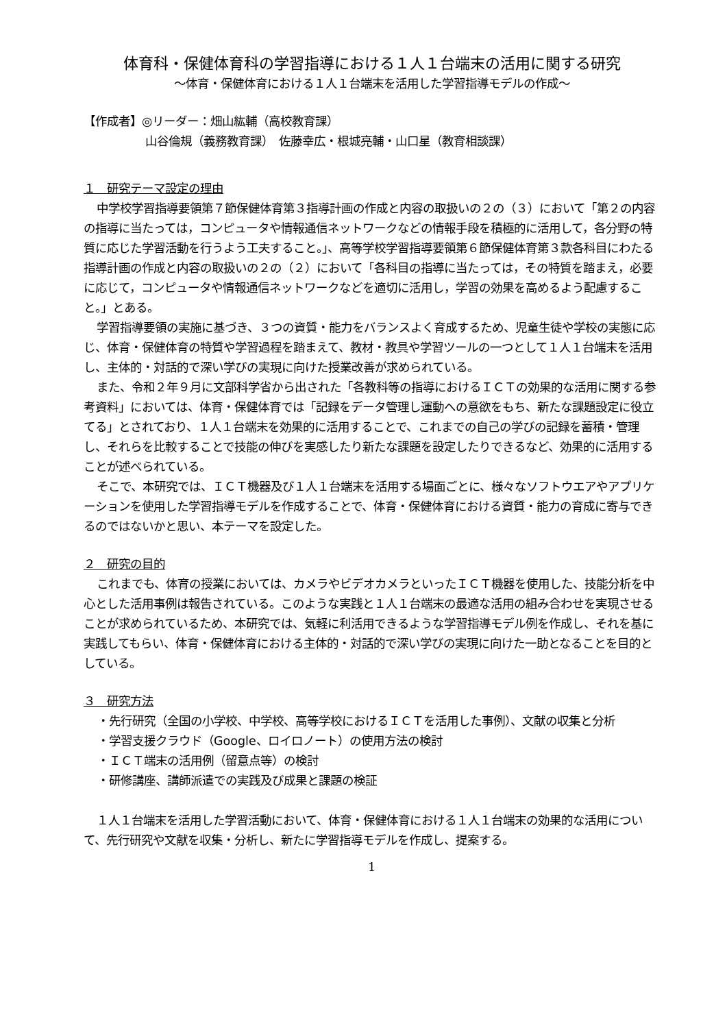体育科・保健体育科の学習指導における１人１台端末の活用に関する研究
～体育・保健体育における１人１台端末を活用した学習指導モデルの作成～
【作成者】◎リーダー：畑山紘輔（高校教育課）
山谷倫規（義務教育課）　佐藤幸広・根城亮輔・山口星（教育相談課）
１　研究テーマ設定の理由
中学校学習指導要領第７節保健体育第３指導計画の作成と内容の取扱いの２の（３）において「第２の内容の指導に当たっては，コンピュータや情報通信ネットワークなどの情報手段を積極的に活用して，各分野の特質に応じた学習活動を行うよう工夫すること。」、高等学校学習指導要領第６節保健体育第３款各科目にわたる指導計画の作成と内容の取扱いの２の（２）において「各科目の指導に当たっては，その特質を踏まえ，必要に応じて，コンピュータや情報通信ネットワークなどを適切に活用し，学習の効果を高めるよう配慮すること。」とある。
学習指導要領の実施に基づき、３つの資質・能力をバランスよく育成するため、児童生徒や学校の実態に応じ、体育・保健体育の特質や学習過程を踏まえて、教材・教具や学習ツールの一つとして１人１台端末を活用し、主体的・対話的で深い学びの実現に向けた授業改善が求められている。
また、令和２年９月に文部科学省から出された「各教科等の指導におけるＩＣＴの効果的な活用に関する参考資料」においては、体育・保健体育では「記録をデータ管理し運動への意欲をもち、新たな課題設定に役立てる」とされており、１人１台端末を効果的に活用することで、これまでの自己の学びの記録を蓄積・管理し、それらを比較することで技能の伸びを実感したり新たな課題を設定したりできるなど、効果的に活用することが述べられている。
そこで、本研究では、ＩＣＴ機器及び１人１台端末を活用する場面ごとに、様々なソフトウエアやアプリケーションを使用した学習指導モデルを作成することで、体育・保健体育における資質・能力の育成に寄与できるのではないかと思い、本テーマを設定した。
２　研究の目的
これまでも、体育の授業においては、カメラやビデオカメラといったＩＣＴ機器を使用した、技能分析を中心とした活用事例は報告されている。このような実践と１人１台端末の最適な活用の組み合わせを実現させることが求められているため、本研究では、気軽に利活用できるような学習指導モデル例を作成し、それを基に実践してもらい、体育・保健体育における主体的・対話的で深い学びの実現に向けた一助となることを目的としている。
３　研究方法
・先行研究（全国の小学校、中学校、高等学校におけるＩＣＴを活用した事例）、文献の収集と分析
・学習支援クラウド（Google、ロイロノート）の使用方法の検討
・ＩＣＴ端末の活用例（留意点等）の検討
・研修講座、講師派遣での実践及び成果と課題の検証
１人１台端末を活用した学習活動において、体育・保健体育における１人１台端末の効果的な活用について、先行研究や文献を収集・分析し、新たに学習指導モデルを作成し、提案する。
1